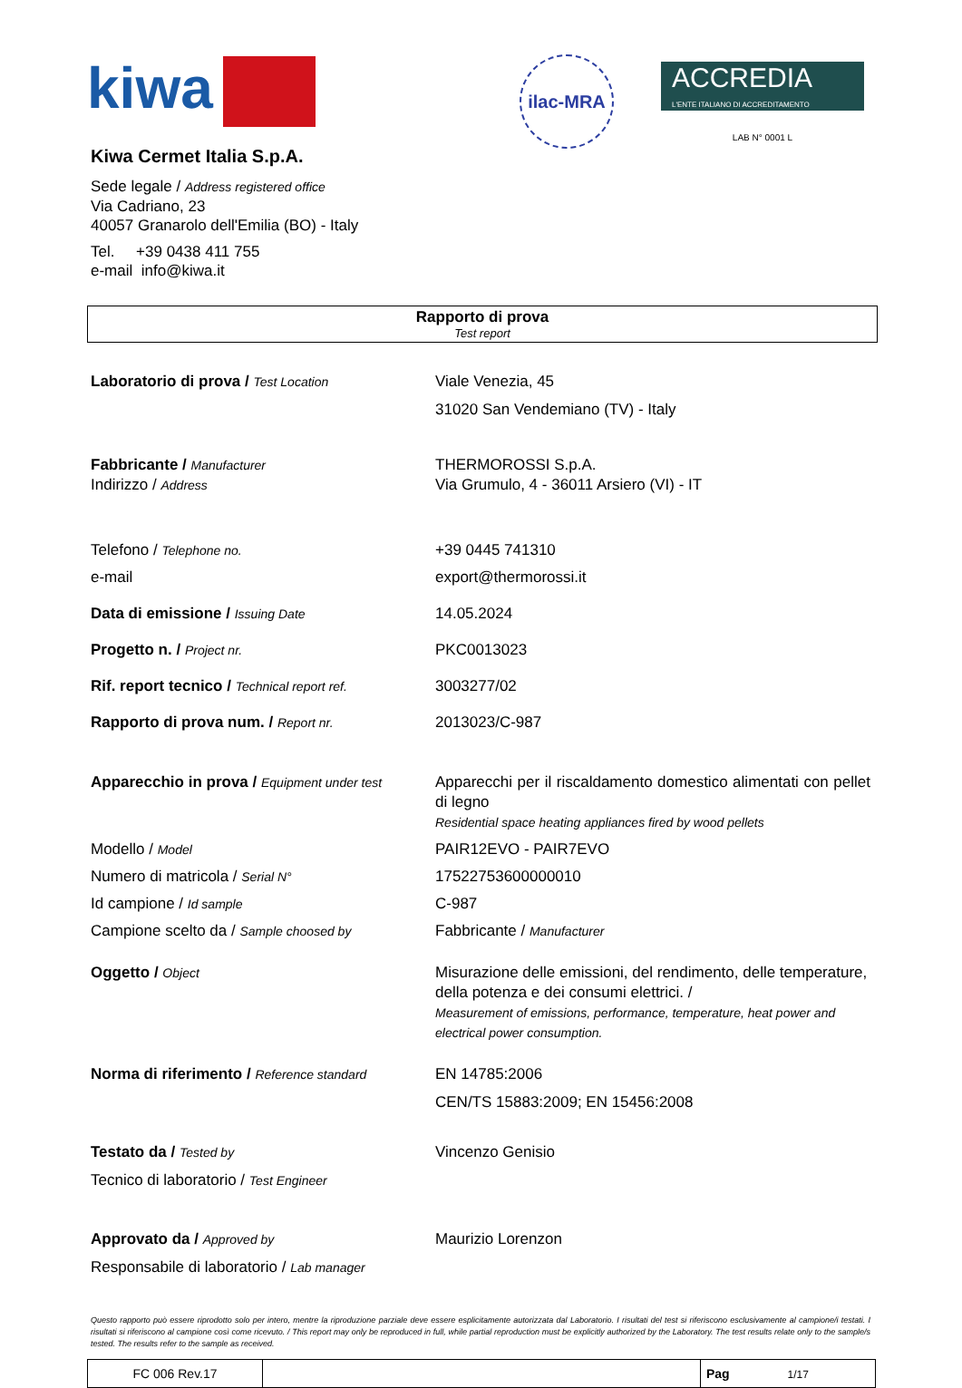kiwa
ilac-MRA
ACCREDIA
L'ENTE ITALIANO DI ACCREDITAMENTO
LAB N° 0001 L
Kiwa Cermet Italia S.p.A.
Sede legale / Address registered office
Via Cadriano, 23
40057 Granarolo dell'Emilia (BO) - Italy
Tel. +39 0438 411 755
e-mail info@kiwa.it
Rapporto di prova
Test report
| Laboratorio di prova / Test Location | Viale Venezia, 45 31020 San Vendemiano (TV) - Italy |
| Fabbricante / Manufacturer Indirizzo / Address | THERMOROSSI S.p.A. Via Grumulo, 4 - 36011 Arsiero (VI) - IT |
| Telefono / Telephone no. | +39 0445 741310 |
| e-mail | export@thermorossi.it |
| Data di emissione / Issuing Date | 14.05.2024 |
| Progetto n. / Project nr. | PKC0013023 |
| Rif. report tecnico / Technical report ref. | 3003277/02 |
| Rapporto di prova num. / Report nr. | 2013023/C-987 |
| Apparecchio in prova / Equipment under test | Apparecchi per il riscaldamento domestico alimentati con pellet di legno Residential space heating appliances fired by wood pellets |
| Modello / Model | PAIR12EVO - PAIR7EVO |
| Numero di matricola / Serial N° | 17522753600000010 |
| Id campione / Id sample | C-987 |
| Campione scelto da / Sample choosed by | Fabbricante / Manufacturer |
| Oggetto / Object | Misurazione delle emissioni, del rendimento, delle temperature, della potenza e dei consumi elettrici. / Measurement of emissions, performance, temperature, heat power and electrical power consumption. |
| Norma di riferimento / Reference standard | EN 14785:2006 CEN/TS 15883:2009; EN 15456:2008 |
| Testato da / Tested by Tecnico di laboratorio / Test Engineer | Vincenzo Genisio |
| Approvato da / Approved by Responsabile di laboratorio / Lab manager | Maurizio Lorenzon |
Questo rapporto può essere riprodotto solo per intero, mentre la riproduzione parziale deve essere esplicitamente autorizzata dal Laboratorio. I risultati del test si riferiscono esclusivamente al campione/i testati. I risultati si riferiscono al campione così come ricevuto. / This report may only be reproduced in full, while partial reproduction must be explicitly authorized by the Laboratory. The test results relate only to the sample/s tested. The results refer to the sample as received.
| FC 006 Rev.17 | | Pag 1/17 |